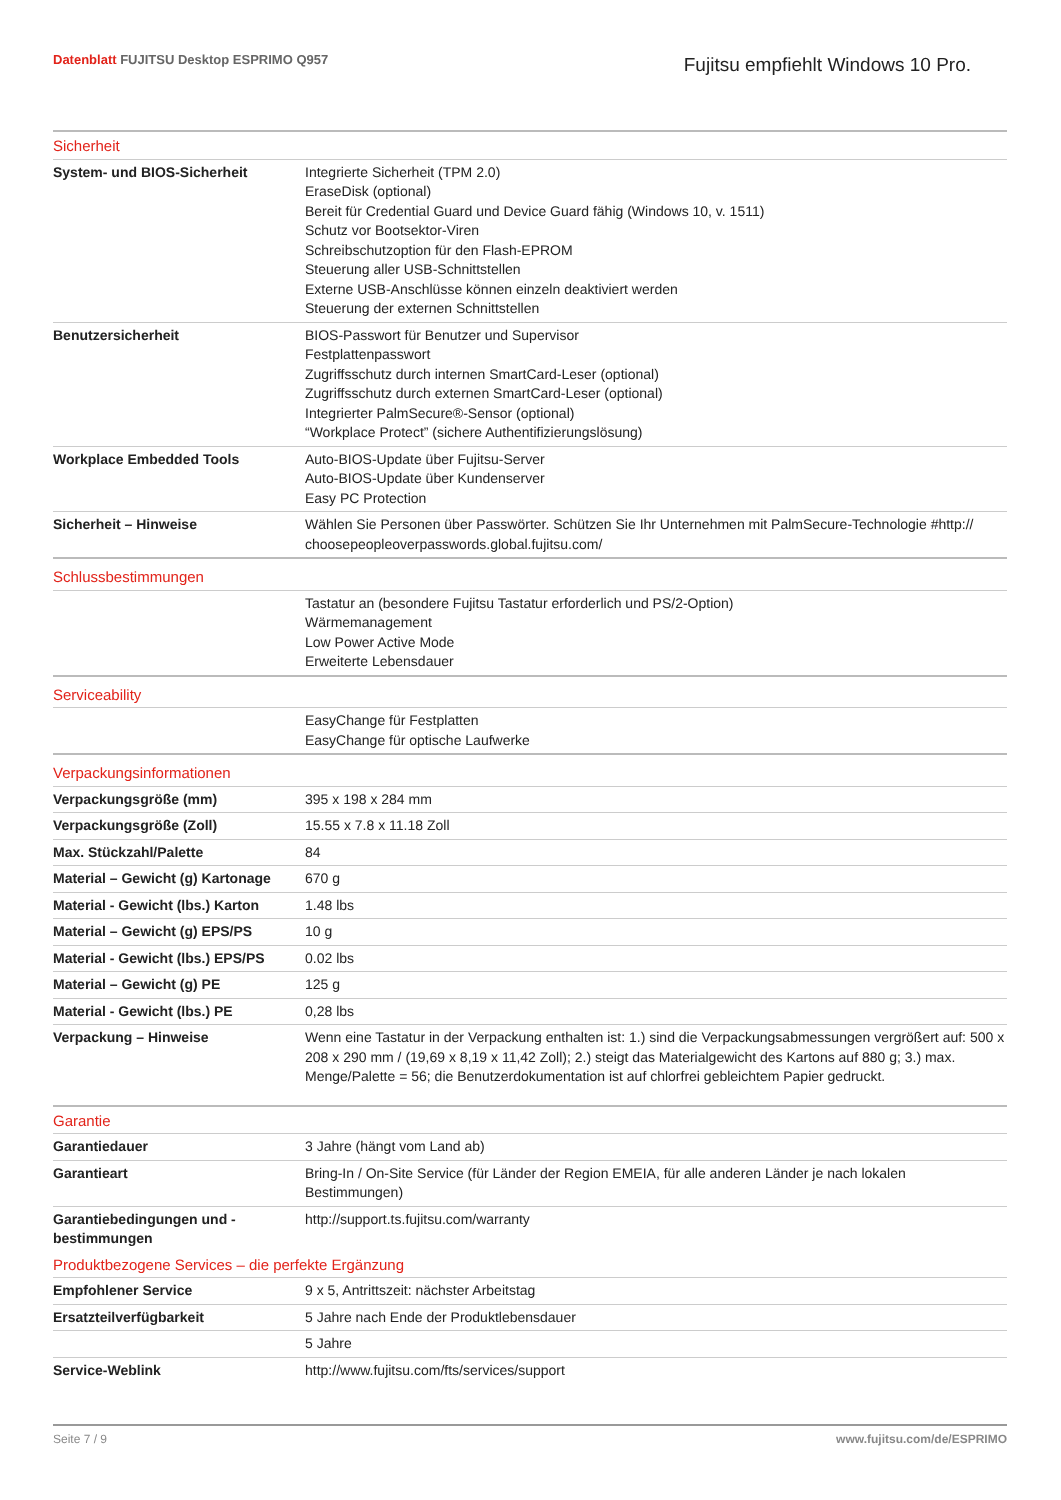Datenblatt FUJITSU Desktop ESPRIMO Q957
Fujitsu empfiehlt Windows 10 Pro.
| Sicherheit | |
| System- und BIOS-Sicherheit | Integrierte Sicherheit (TPM 2.0) EraseDisk (optional) Bereit für Credential Guard und Device Guard fähig (Windows 10, v. 1511) Schutz vor Bootsektor-Viren Schreibschutzoption für den Flash-EPROM Steuerung aller USB-Schnittstellen Externe USB-Anschlüsse können einzeln deaktiviert werden Steuerung der externen Schnittstellen |
| Benutzersicherheit | BIOS-Passwort für Benutzer und Supervisor Festplattenpasswort Zugriffsschutz durch internen SmartCard-Leser (optional) Zugriffsschutz durch externen SmartCard-Leser (optional) Integrierter PalmSecure®-Sensor (optional) “Workplace Protect” (sichere Authentifizierungslösung) |
| Workplace Embedded Tools | Auto-BIOS-Update über Fujitsu-Server Auto-BIOS-Update über Kundenserver Easy PC Protection |
| Sicherheit – Hinweise | Wählen Sie Personen über Passwörter. Schützen Sie Ihr Unternehmen mit PalmSecure-Technologie #http:// choosepeopleoverpasswords.global.fujitsu.com/ |
| Schlussbestimmungen | |
| | Tastatur an (besondere Fujitsu Tastatur erforderlich und PS/2-Option) Wärmemanagement Low Power Active Mode Erweiterte Lebensdauer |
| Serviceability | |
| | EasyChange für Festplatten EasyChange für optische Laufwerke |
| Verpackungsinformationen | |
| Verpackungsgröße (mm) | 395 x 198 x 284 mm |
| Verpackungsgröße (Zoll) | 15.55 x 7.8 x 11.18 Zoll |
| Max. Stückzahl/Palette | 84 |
| Material – Gewicht (g) Kartonage | 670 g |
| Material - Gewicht (lbs.) Karton | 1.48 lbs |
| Material – Gewicht (g) EPS/PS | 10 g |
| Material - Gewicht (lbs.) EPS/PS | 0.02 lbs |
| Material – Gewicht (g) PE | 125 g |
| Material - Gewicht (lbs.) PE | 0,28 lbs |
| Verpackung – Hinweise | Wenn eine Tastatur in der Verpackung enthalten ist: 1.) sind die Verpackungsabmessungen vergrößert auf: 500 x 208 x 290 mm / (19,69 x 8,19 x 11,42 Zoll); 2.) steigt das Materialgewicht des Kartons auf 880 g; 3.) max. Menge/Palette = 56; die Benutzerdokumentation ist auf chlorfrei gebleichtem Papier gedruckt. |
| Garantie | |
| Garantiedauer | 3 Jahre (hängt vom Land ab) |
| Garantieart | Bring-In / On-Site Service (für Länder der Region EMEIA, für alle anderen Länder je nach lokalen Bestimmungen) |
| Garantiebedingungen und -bestimmungen | http://support.ts.fujitsu.com/warranty |
| Produktbezogene Services – die perfekte Ergänzung | |
| Empfohlener Service | 9 x 5, Antrittszeit: nächster Arbeitstag |
| Ersatzteilverfügbarkeit | 5 Jahre nach Ende der Produktlebensdauer |
| | 5 Jahre |
| Service-Weblink | http://www.fujitsu.com/fts/services/support |
Seite 7 / 9 www.fujitsu.com/de/ESPRIMO